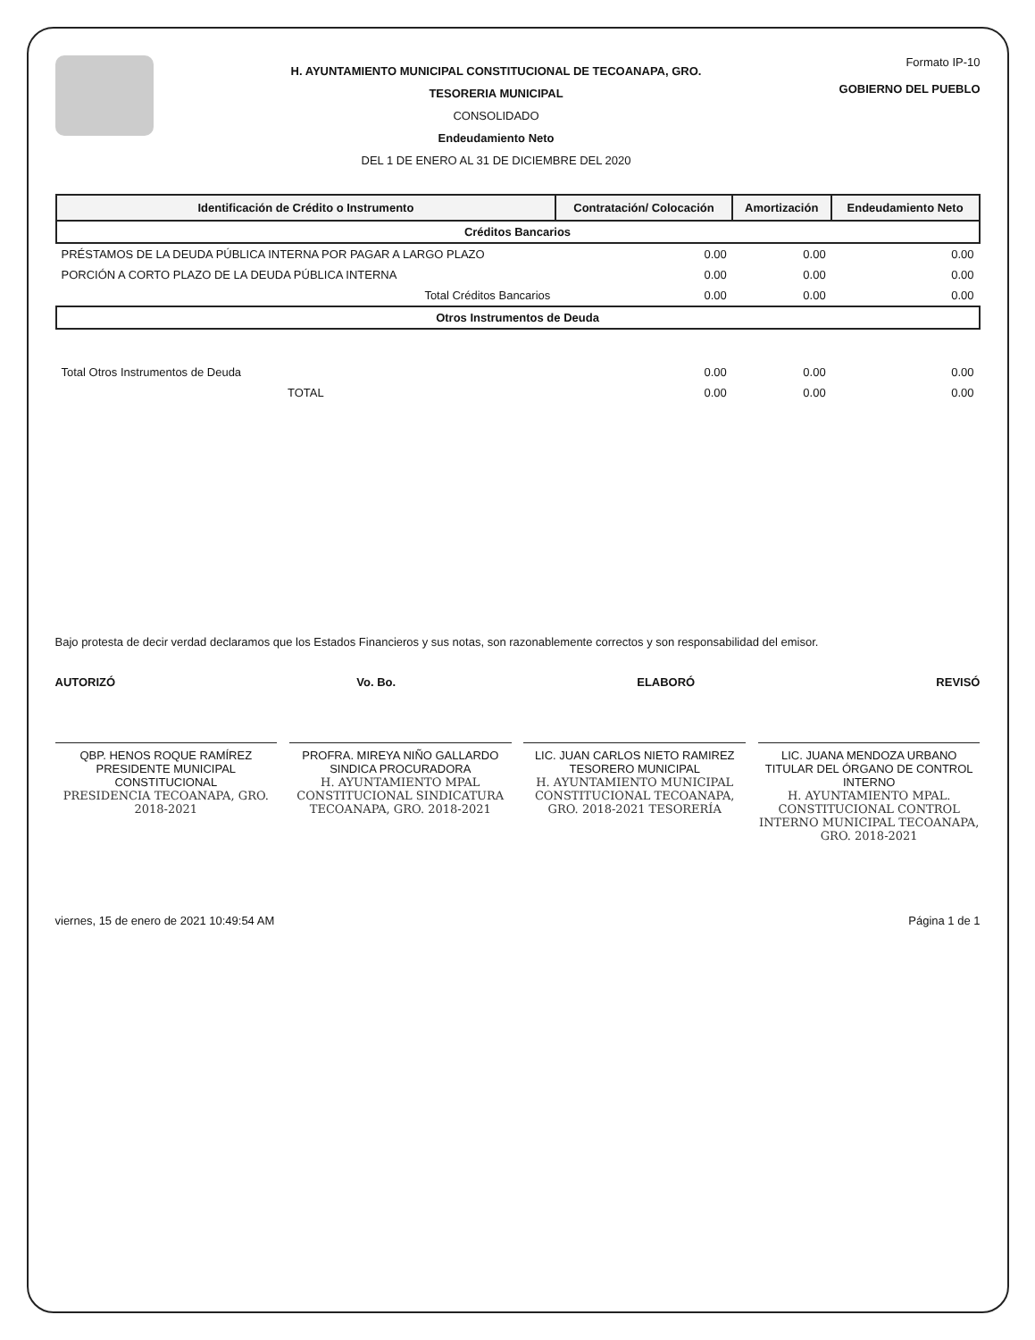H. AYUNTAMIENTO MUNICIPAL CONSTITUCIONAL DE TECOANAPA, GRO.
TESORERIA MUNICIPAL
CONSOLIDADO
Endeudamiento Neto
DEL 1 DE ENERO AL 31 DE DICIEMBRE DEL 2020
Formato IP-10
GOBIERNO DEL PUEBLO
| Identificación de Crédito o Instrumento | Contratación/ Colocación | Amortización | Endeudamiento Neto |
| --- | --- | --- | --- |
| Créditos Bancarios | | | |
| PRÉSTAMOS DE LA DEUDA PÚBLICA INTERNA POR PAGAR A LARGO PLAZO | 0.00 | 0.00 | 0.00 |
| PORCIÓN A CORTO PLAZO DE LA DEUDA PÚBLICA INTERNA | 0.00 | 0.00 | 0.00 |
| Total Créditos Bancarios | 0.00 | 0.00 | 0.00 |
| Otros Instrumentos de Deuda | | | |
| Total Otros Instrumentos de Deuda | 0.00 | 0.00 | 0.00 |
| TOTAL | 0.00 | 0.00 | 0.00 |
Bajo protesta de decir verdad declaramos que los Estados Financieros y sus notas, son razonablemente correctos y son responsabilidad del emisor.
AUTORIZÓ Vo. Bo. ELABORÓ REVISÓ
QBP. HENOS ROQUE RAMÍREZ
PRESIDENTE MUNICIPAL CONSTITUCIONAL
PRESIDENCIA TECOANAPA, GRO. 2018-2021
PROFRA. MIREYA NIÑO GALLARDO
SINDICA PROCURADORA
H. AYUNTAMIENTO MPAL CONSTITUCIONAL SINDICATURA TECOANAPA, GRO. 2018-2021
LIC. JUAN CARLOS NIETO RAMIREZ
TESORERO MUNICIPAL
H. AYUNTAMIENTO MUNICIPAL CONSTITUCIONAL TECOANAPA, GRO. 2018-2021 TESORERÍA
LIC. JUANA MENDOZA URBANO
TITULAR DEL ÓRGANO DE CONTROL INTERNO
H. AYUNTAMIENTO MPAL. CONSTITUCIONAL CONTROL INTERNO MUNICIPAL TECOANAPA, GRO. 2018-2021
viernes, 15 de enero de 2021 10:49:54 AM Página 1 de 1